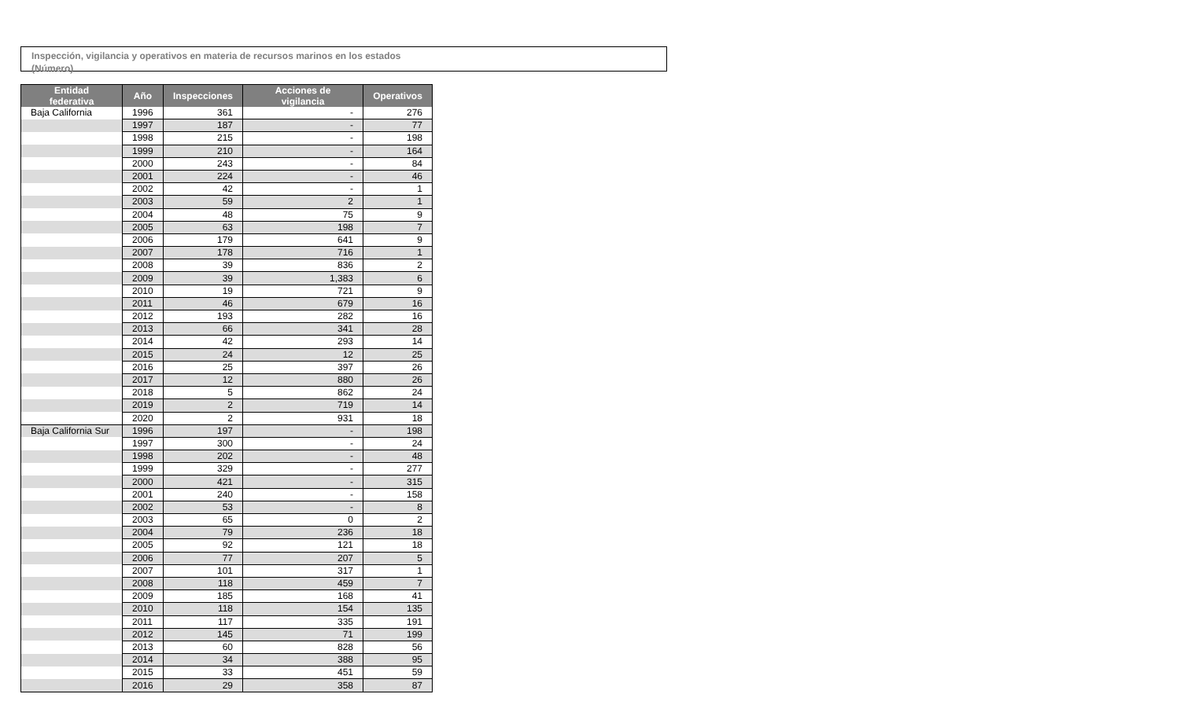Inspección, vigilancia y operativos en materia de recursos marinos en los estados
(Número)
| Entidad federativa | Año | Inspecciones | Acciones de vigilancia | Operativos |
| --- | --- | --- | --- | --- |
| Baja California | 1996 | 361 | - | 276 |
| | 1997 | 187 | - | 77 |
| | 1998 | 215 | - | 198 |
| | 1999 | 210 | - | 164 |
| | 2000 | 243 | - | 84 |
| | 2001 | 224 | - | 46 |
| | 2002 | 42 | - | 1 |
| | 2003 | 59 | 2 | 1 |
| | 2004 | 48 | 75 | 9 |
| | 2005 | 63 | 198 | 7 |
| | 2006 | 179 | 641 | 9 |
| | 2007 | 178 | 716 | 1 |
| | 2008 | 39 | 836 | 2 |
| | 2009 | 39 | 1,383 | 6 |
| | 2010 | 19 | 721 | 9 |
| | 2011 | 46 | 679 | 16 |
| | 2012 | 193 | 282 | 16 |
| | 2013 | 66 | 341 | 28 |
| | 2014 | 42 | 293 | 14 |
| | 2015 | 24 | 12 | 25 |
| | 2016 | 25 | 397 | 26 |
| | 2017 | 12 | 880 | 26 |
| | 2018 | 5 | 862 | 24 |
| | 2019 | 2 | 719 | 14 |
| | 2020 | 2 | 931 | 18 |
| Baja California Sur | 1996 | 197 | - | 198 |
| | 1997 | 300 | - | 24 |
| | 1998 | 202 | - | 48 |
| | 1999 | 329 | - | 277 |
| | 2000 | 421 | - | 315 |
| | 2001 | 240 | - | 158 |
| | 2002 | 53 | - | 8 |
| | 2003 | 65 | 0 | 2 |
| | 2004 | 79 | 236 | 18 |
| | 2005 | 92 | 121 | 18 |
| | 2006 | 77 | 207 | 5 |
| | 2007 | 101 | 317 | 1 |
| | 2008 | 118 | 459 | 7 |
| | 2009 | 185 | 168 | 41 |
| | 2010 | 118 | 154 | 135 |
| | 2011 | 117 | 335 | 191 |
| | 2012 | 145 | 71 | 199 |
| | 2013 | 60 | 828 | 56 |
| | 2014 | 34 | 388 | 95 |
| | 2015 | 33 | 451 | 59 |
| | 2016 | 29 | 358 | 87 |